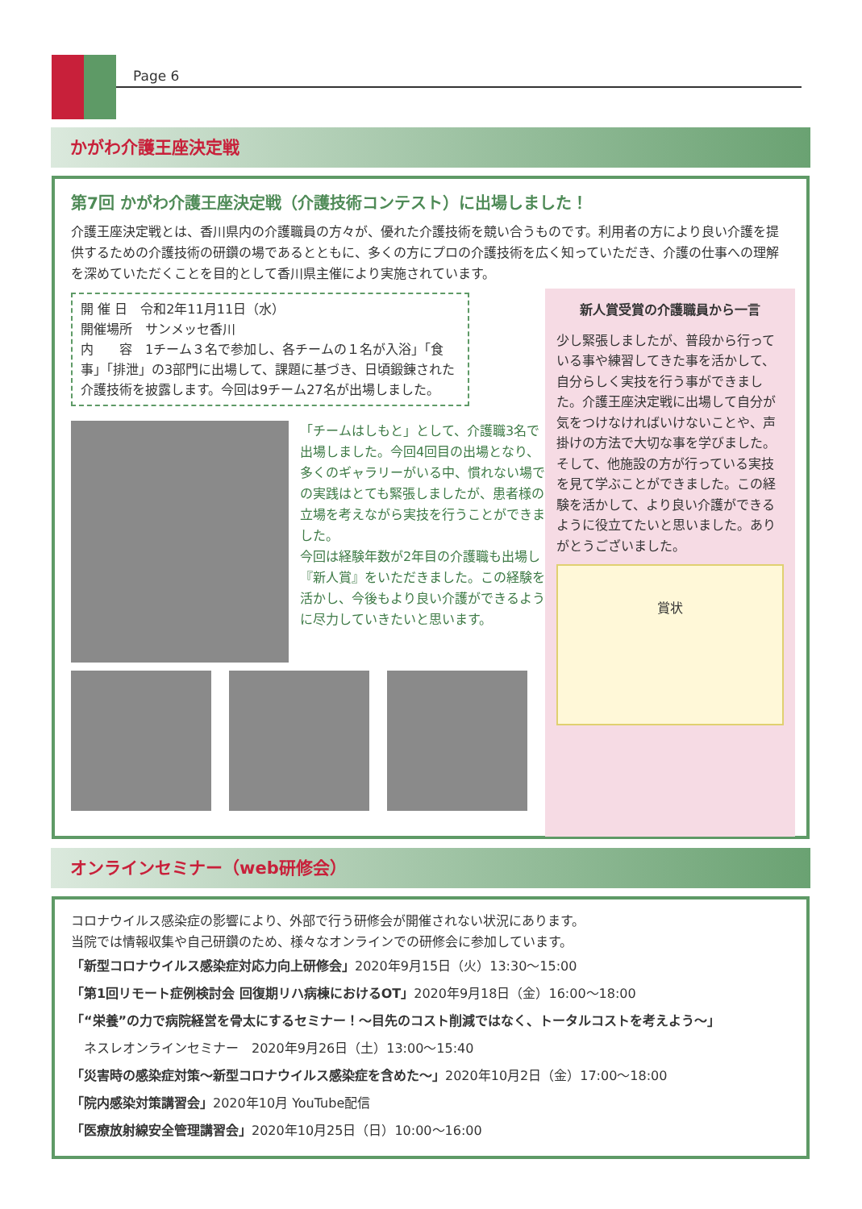Page 6
かがわ介護王座決定戦
第7回 かがわ介護王座決定戦（介護技術コンテスト）に出場しました！
介護王座決定戦とは、香川県内の介護職員の方々が、優れた介護技術を競い合うものです。利用者の方により良い介護を提供するための介護技術の研鑽の場であるとともに、多くの方にプロの介護技術を広く知っていただき、介護の仕事への理解を深めていただくことを目的として香川県主催により実施されています。
開 催 日　令和2年11月11日（水）
開催場所　サンメッセ香川
内　　容　1チーム３名で参加し、各チームの１名が入浴」「食事」「排泄」の3部門に出場して、課題に基づき、日頃鍛錬された介護技術を披露します。今回は9チーム27名が出場しました。
「チームはしもと」として、介護職3名で出場しました。今回4回目の出場となり、多くのギャラリーがいる中、慣れない場での実践はとても緊張しましたが、患者様の立場を考えながら実技を行うことができました。
今回は経験年数が2年目の介護職も出場し『新人賞』をいただきました。この経験を活かし、今後もより良い介護ができるように尽力していきたいと思います。
新人賞受賞の介護職員から一言
少し緊張しましたが、普段から行っている事や練習してきた事を活かして、自分らしく実技を行う事ができました。介護王座決定戦に出場して自分が気をつけなければいけないことや、声掛けの方法で大切な事を学びました。そして、他施設の方が行っている実技を見て学ぶことができました。この経験を活かして、より良い介護ができるように役立てたいと思いました。ありがとうございました。
賞状
オンラインセミナー（web研修会）
コロナウイルス感染症の影響により、外部で行う研修会が開催されない状況にあります。
当院では情報収集や自己研鑽のため、様々なオンラインでの研修会に参加しています。
「新型コロナウイルス感染症対応力向上研修会」2020年9月15日（火）13:30～15:00
「第1回リモート症例検討会 回復期リハ病棟におけるOT」2020年9月18日（金）16:00～18:00
「“栄養”の力で病院経営を骨太にするセミナー！～目先のコスト削減ではなく、トータルコストを考えよう～」
　ネスレオンラインセミナー　2020年9月26日（土）13:00～15:40
「災害時の感染症対策～新型コロナウイルス感染症を含めた～」2020年10月2日（金）17:00～18:00
「院内感染対策講習会」2020年10月 YouTube配信
「医療放射線安全管理講習会」2020年10月25日（日）10:00～16:00